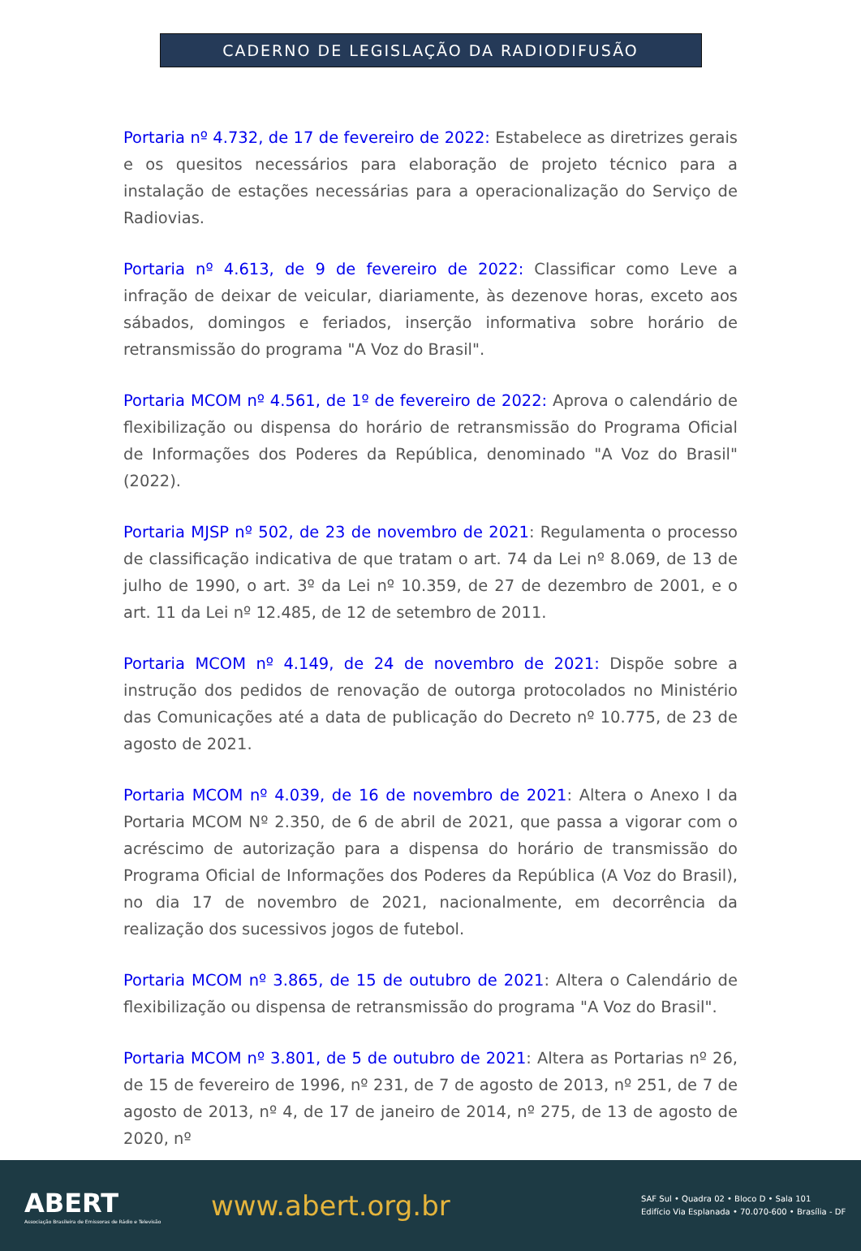CADERNO DE LEGISLAÇÃO DA RADIODIFUSÃO
Portaria nº 4.732, de 17 de fevereiro de 2022: Estabelece as diretrizes gerais e os quesitos necessários para elaboração de projeto técnico para a instalação de estações necessárias para a operacionalização do Serviço de Radiovias.
Portaria nº 4.613, de 9 de fevereiro de 2022: Classificar como Leve a infração de deixar de veicular, diariamente, às dezenove horas, exceto aos sábados, domingos e feriados, inserção informativa sobre horário de retransmissão do programa "A Voz do Brasil".
Portaria MCOM nº 4.561, de 1º de fevereiro de 2022: Aprova o calendário de flexibilização ou dispensa do horário de retransmissão do Programa Oficial de Informações dos Poderes da República, denominado "A Voz do Brasil" (2022).
Portaria MJSP nº 502, de 23 de novembro de 2021: Regulamenta o processo de classificação indicativa de que tratam o art. 74 da Lei nº 8.069, de 13 de julho de 1990, o art. 3º da Lei nº 10.359, de 27 de dezembro de 2001, e o art. 11 da Lei nº 12.485, de 12 de setembro de 2011.
Portaria MCOM nº 4.149, de 24 de novembro de 2021: Dispõe sobre a instrução dos pedidos de renovação de outorga protocolados no Ministério das Comunicações até a data de publicação do Decreto nº 10.775, de 23 de agosto de 2021.
Portaria MCOM nº 4.039, de 16 de novembro de 2021: Altera o Anexo I da Portaria MCOM Nº 2.350, de 6 de abril de 2021, que passa a vigorar com o acréscimo de autorização para a dispensa do horário de transmissão do Programa Oficial de Informações dos Poderes da República (A Voz do Brasil), no dia 17 de novembro de 2021, nacionalmente, em decorrência da realização dos sucessivos jogos de futebol.
Portaria MCOM nº 3.865, de 15 de outubro de 2021: Altera o Calendário de flexibilização ou dispensa de retransmissão do programa "A Voz do Brasil".
Portaria MCOM nº 3.801, de 5 de outubro de 2021: Altera as Portarias nº 26, de 15 de fevereiro de 1996, nº 231, de 7 de agosto de 2013, nº 251, de 7 de agosto de 2013, nº 4, de 17 de janeiro de 2014, nº 275, de 13 de agosto de 2020, nº
ABERT
Associação Brasileira de Emissoras de Rádio e Televisão
www.abert.org.br
SAF Sul • Quadra 02 • Bloco D • Sala 101
Edifício Via Esplanada • 70.070-600 • Brasília - DF